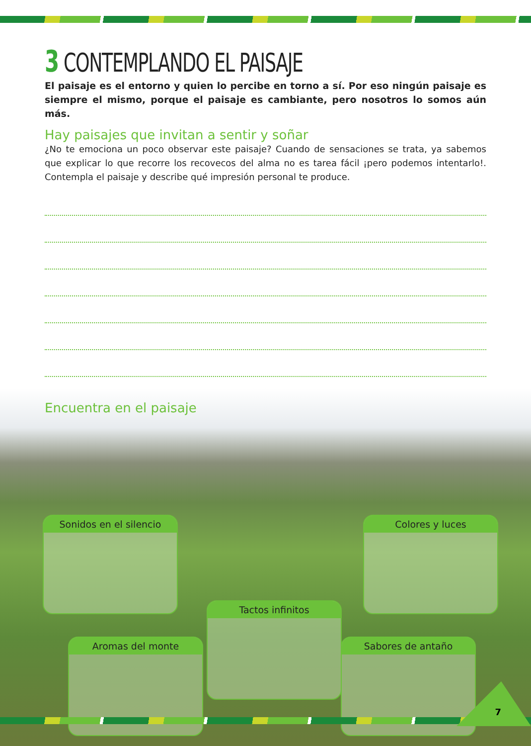3 CONTEMPLANDO EL PAISAJE
El paisaje es el entorno y quien lo percibe en torno a sí. Por eso ningún paisaje es siempre el mismo, porque el paisaje es cambiante, pero nosotros lo somos aún más.
Hay paisajes que invitan a sentir y soñar
¿No te emociona un poco observar este paisaje? Cuando de sensaciones se trata, ya sabemos que explicar lo que recorre los recovecos del alma no es tarea fácil ¡pero podemos intentarlo!. Contempla el paisaje y describe qué impresión personal te produce.
Encuentra en el paisaje
Sonidos en el silencio Colores y luces
Tactos infinitos
Aromas del monte Sabores de antaño
7